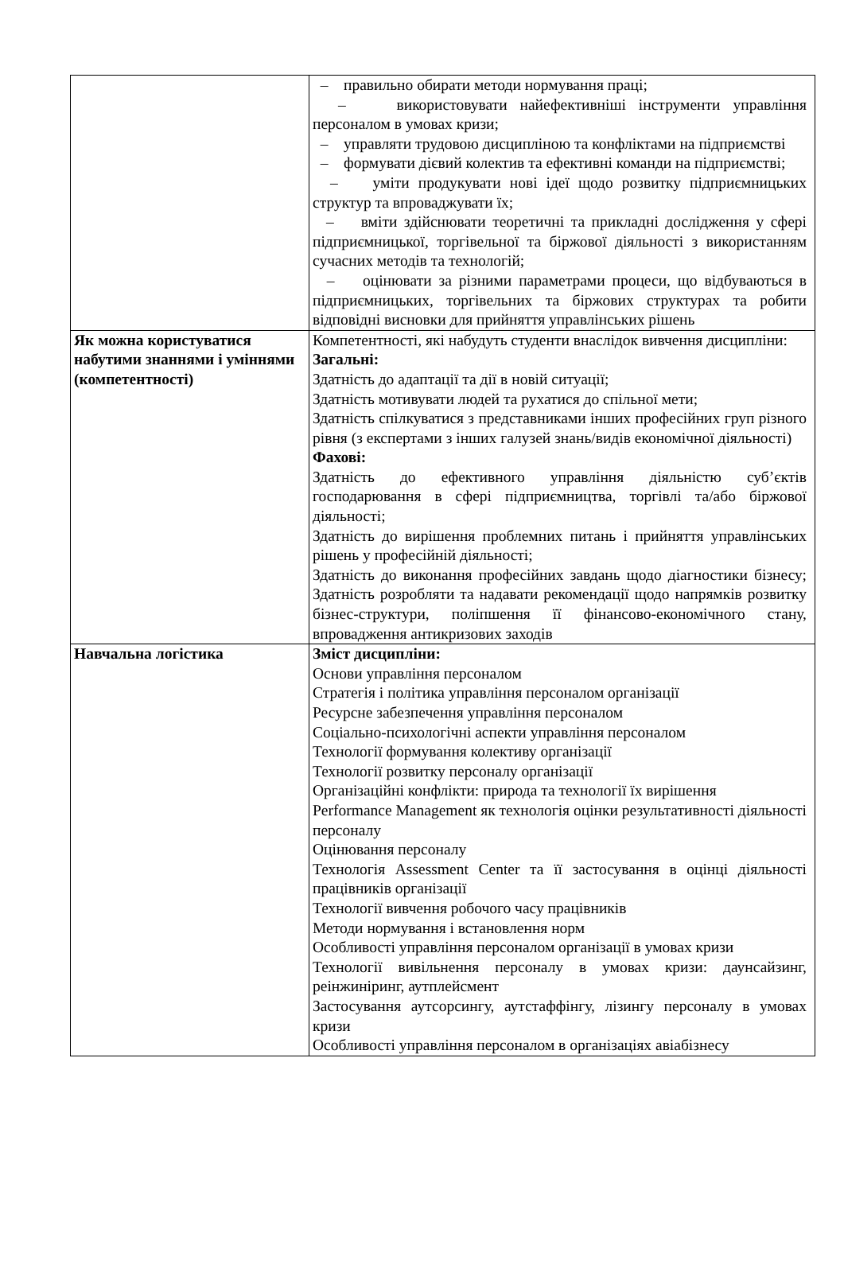| | – правильно обирати методи нормування праці; – використовувати найефективніші інструменти управління персоналом в умовах кризи; – управляти трудовою дисципліною та конфліктами на підприємстві – формувати дієвий колектив та ефективні команди на підприємстві; – уміти продукувати нові ідеї щодо розвитку підприємницьких структур та впроваджувати їх; – вміти здійснювати теоретичні та прикладні дослідження у сфері підприємницької, торгівельної та біржової діяльності з використанням сучасних методів та технологій; – оцінювати за різними параметрами процеси, що відбуваються в підприємницьких, торгівельних та біржових структурах та робити відповідні висновки для прийняття управлінських рішень |
| Як можна користуватися набутими знаннями і уміннями (компетентності) | Компетентності, які набудуть студенти внаслідок вивчення дисципліни: Загальні: Здатність до адаптації та дії в новій ситуації; Здатність мотивувати людей та рухатися до спільної мети; Здатність спілкуватися з представниками інших професійних груп різного рівня (з експертами з інших галузей знань/видів економічної діяльності) Фахові: Здатність до ефективного управління діяльністю суб’єктів господарювання в сфері підприємництва, торгівлі та/або біржової діяльності; Здатність до вирішення проблемних питань і прийняття управлінських рішень у професійній діяльності; Здатність до виконання професійних завдань щодо діагностики бізнесу; Здатність розробляти та надавати рекомендації щодо напрямків розвитку бізнес-структури, поліпшення її фінансово-економічного стану, впровадження антикризових заходів |
| Навчальна логістика | Зміст дисципліни: Основи управління персоналом Стратегія і політика управління персоналом організації Ресурсне забезпечення управління персоналом Соціально-психологічні аспекти управління персоналом Технології формування колективу організації Технології розвитку персоналу організації Організаційні конфлікти: природа та технології їх вирішення Performance Management як технологія оцінки результативності діяльності персоналу Оцінювання персоналу Технологія Assessment Center та її застосування в оцінці діяльності працівників організації Технології вивчення робочого часу працівників Методи нормування і встановлення норм Особливості управління персоналом організації в умовах кризи Технології вивільнення персоналу в умовах кризи: даунсайзинг, реінжиніринг, аутплейсмент Застосування аутсорсингу, аутстаффінгу, лізингу персоналу в умовах кризи Особливості управління персоналом в організаціях авіабізнесу |